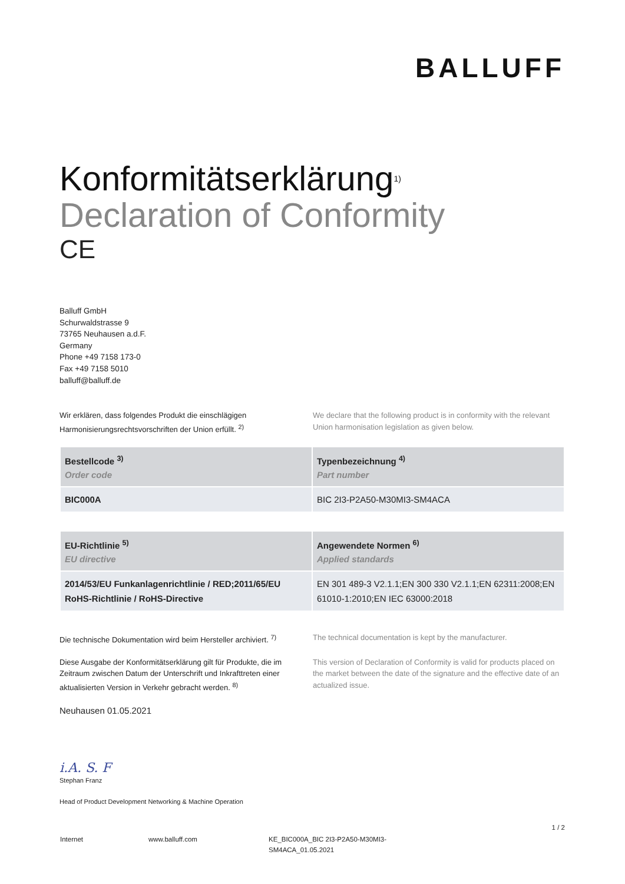BALLUFF
Konformitätserklärung<sup>1)</sup>
Declaration of Conformity
CE
Balluff GmbH
Schurwaldstrasse 9
73765 Neuhausen a.d.F.
Germany
Phone +49 7158 173-0
Fax +49 7158 5010
balluff@balluff.de
Wir erklären, dass folgendes Produkt die einschlägigen Harmonisierungsrechtsvorschriften der Union erfüllt. <sup>2)</sup>
We declare that the following product is in conformity with the relevant Union harmonisation legislation as given below.
| Bestellcode <sup>3)</sup> Order code | Typenbezeichnung <sup>4)</sup> Part number |
| --- | --- |
| BIC000A | BIC 2I3-P2A50-M30MI3-SM4ACA |
| EU-Richtlinie <sup>5)</sup> EU directive | Angewendete Normen <sup>6)</sup> Applied standards |
| --- | --- |
| 2014/53/EU Funkanlagenrichtlinie / RED;2011/65/EU RoHS-Richtlinie / RoHS-Directive | EN 301 489-3 V2.1.1;EN 300 330 V2.1.1;EN 62311:2008;EN 61010-1:2010;EN IEC 63000:2018 |
Die technische Dokumentation wird beim Hersteller archiviert. <sup>7)</sup>
The technical documentation is kept by the manufacturer.
Diese Ausgabe der Konformitätserklärung gilt für Produkte, die im Zeitraum zwischen Datum der Unterschrift und Inkrafttreten einer aktualisierten Version in Verkehr gebracht werden. <sup>8)</sup>
This version of Declaration of Conformity is valid for products placed on the market between the date of the signature and the effective date of an actualized issue.
Neuhausen 01.05.2021
i.A. S. F
Stephan Franz
Head of Product Development Networking & Machine Operation
1 / 2
Internet www.balluff.com KE_BIC000A_BIC 2I3-P2A50-M30MI3-SM4ACA_01.05.2021